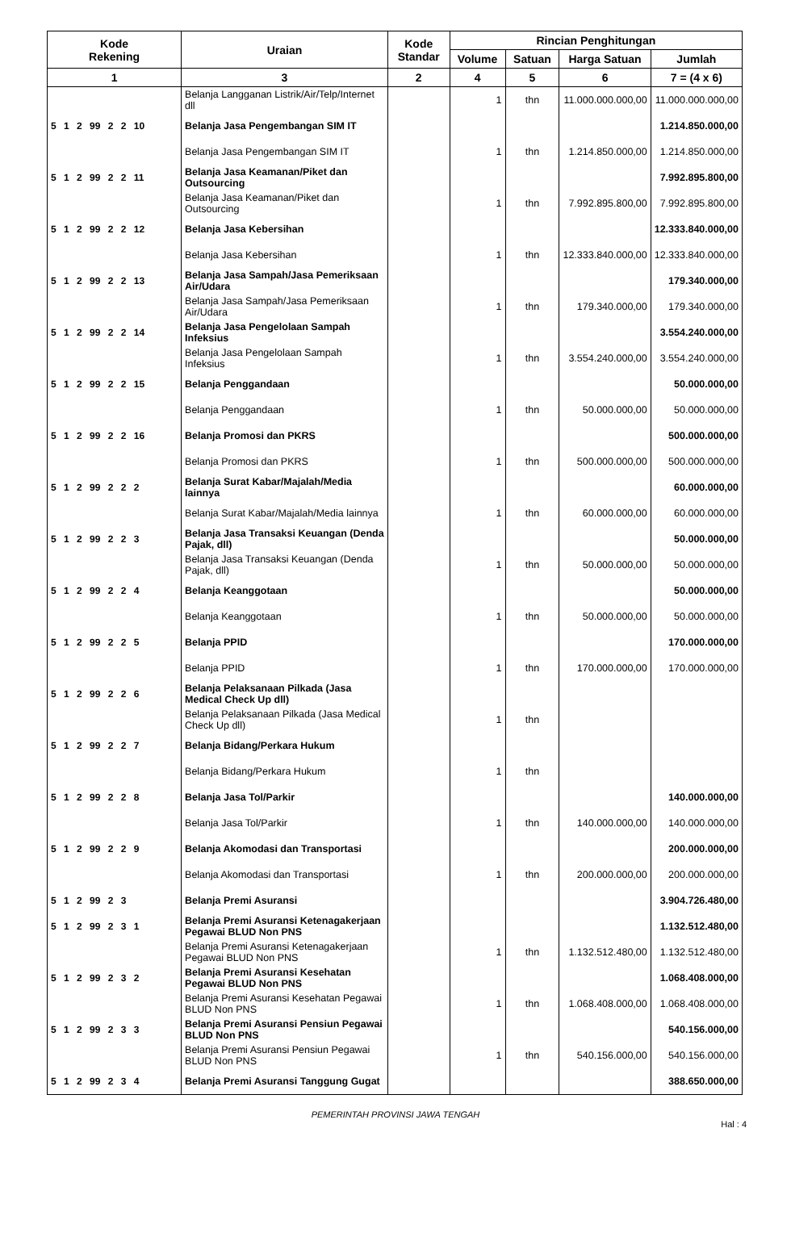| Kode Rekening | Uraian | Kode Standar | Rincian Penghitungan | | | |
| --- | --- | --- | --- | --- | --- | --- |
| | | | Volume | Satuan | Harga Satuan | Jumlah |
| 1 | 3 | 2 | 4 | 5 | 6 | 7 = (4 x 6) |
| | Belanja Langganan Listrik/Air/Telp/Internet dll | | 1 | thn | 11.000.000.000,00 | 11.000.000.000,00 |
| 5 1 2 99 2 2 10 | Belanja Jasa Pengembangan SIM IT | | | | | 1.214.850.000,00 |
| | Belanja Jasa Pengembangan SIM IT | | 1 | thn | 1.214.850.000,00 | 1.214.850.000,00 |
| 5 1 2 99 2 2 11 | Belanja Jasa Keamanan/Piket dan Outsourcing | | | | | 7.992.895.800,00 |
| | Belanja Jasa Keamanan/Piket dan Outsourcing | | 1 | thn | 7.992.895.800,00 | 7.992.895.800,00 |
| 5 1 2 99 2 2 12 | Belanja Jasa Kebersihan | | | | | 12.333.840.000,00 |
| | Belanja Jasa Kebersihan | | 1 | thn | 12.333.840.000,00 | 12.333.840.000,00 |
| 5 1 2 99 2 2 13 | Belanja Jasa Sampah/Jasa Pemeriksaan Air/Udara | | | | | 179.340.000,00 |
| | Belanja Jasa Sampah/Jasa Pemeriksaan Air/Udara | | 1 | thn | 179.340.000,00 | 179.340.000,00 |
| 5 1 2 99 2 2 14 | Belanja Jasa Pengelolaan Sampah Infeksius | | | | | 3.554.240.000,00 |
| | Belanja Jasa Pengelolaan Sampah Infeksius | | 1 | thn | 3.554.240.000,00 | 3.554.240.000,00 |
| 5 1 2 99 2 2 15 | Belanja Penggandaan | | | | | 50.000.000,00 |
| | Belanja Penggandaan | | 1 | thn | 50.000.000,00 | 50.000.000,00 |
| 5 1 2 99 2 2 16 | Belanja Promosi dan PKRS | | | | | 500.000.000,00 |
| | Belanja Promosi dan PKRS | | 1 | thn | 500.000.000,00 | 500.000.000,00 |
| 5 1 2 99 2 2 2 | Belanja Surat Kabar/Majalah/Media lainnya | | | | | 60.000.000,00 |
| | Belanja Surat Kabar/Majalah/Media lainnya | | 1 | thn | 60.000.000,00 | 60.000.000,00 |
| 5 1 2 99 2 2 3 | Belanja Jasa Transaksi Keuangan (Denda Pajak, dll) | | | | | 50.000.000,00 |
| | Belanja Jasa Transaksi Keuangan (Denda Pajak, dll) | | 1 | thn | 50.000.000,00 | 50.000.000,00 |
| 5 1 2 99 2 2 4 | Belanja Keanggotaan | | | | | 50.000.000,00 |
| | Belanja Keanggotaan | | 1 | thn | 50.000.000,00 | 50.000.000,00 |
| 5 1 2 99 2 2 5 | Belanja PPID | | | | | 170.000.000,00 |
| | Belanja PPID | | 1 | thn | 170.000.000,00 | 170.000.000,00 |
| 5 1 2 99 2 2 6 | Belanja Pelaksanaan Pilkada (Jasa Medical Check Up dll) | | | | | |
| | Belanja Pelaksanaan Pilkada (Jasa Medical Check Up dll) | | 1 | thn | | |
| 5 1 2 99 2 2 7 | Belanja Bidang/Perkara Hukum | | | | | |
| | Belanja Bidang/Perkara Hukum | | 1 | thn | | |
| 5 1 2 99 2 2 8 | Belanja Jasa Tol/Parkir | | | | | 140.000.000,00 |
| | Belanja Jasa Tol/Parkir | | 1 | thn | 140.000.000,00 | 140.000.000,00 |
| 5 1 2 99 2 2 9 | Belanja Akomodasi dan Transportasi | | | | | 200.000.000,00 |
| | Belanja Akomodasi dan Transportasi | | 1 | thn | 200.000.000,00 | 200.000.000,00 |
| 5 1 2 99 2 3 | Belanja Premi Asuransi | | | | | 3.904.726.480,00 |
| 5 1 2 99 2 3 1 | Belanja Premi Asuransi Ketenagakerjaan Pegawai BLUD Non PNS | | | | | 1.132.512.480,00 |
| | Belanja Premi Asuransi Ketenagakerjaan Pegawai BLUD Non PNS | | 1 | thn | 1.132.512.480,00 | 1.132.512.480,00 |
| 5 1 2 99 2 3 2 | Belanja Premi Asuransi Kesehatan Pegawai BLUD Non PNS | | | | | 1.068.408.000,00 |
| | Belanja Premi Asuransi Kesehatan Pegawai BLUD Non PNS | | 1 | thn | 1.068.408.000,00 | 1.068.408.000,00 |
| 5 1 2 99 2 3 3 | Belanja Premi Asuransi Pensiun Pegawai BLUD Non PNS | | | | | 540.156.000,00 |
| | Belanja Premi Asuransi Pensiun Pegawai BLUD Non PNS | | 1 | thn | 540.156.000,00 | 540.156.000,00 |
| 5 1 2 99 2 3 4 | Belanja Premi Asuransi Tanggung Gugat | | | | | 388.650.000,00 |
PEMERINTAH PROVINSI JAWA TENGAH
Hal : 4